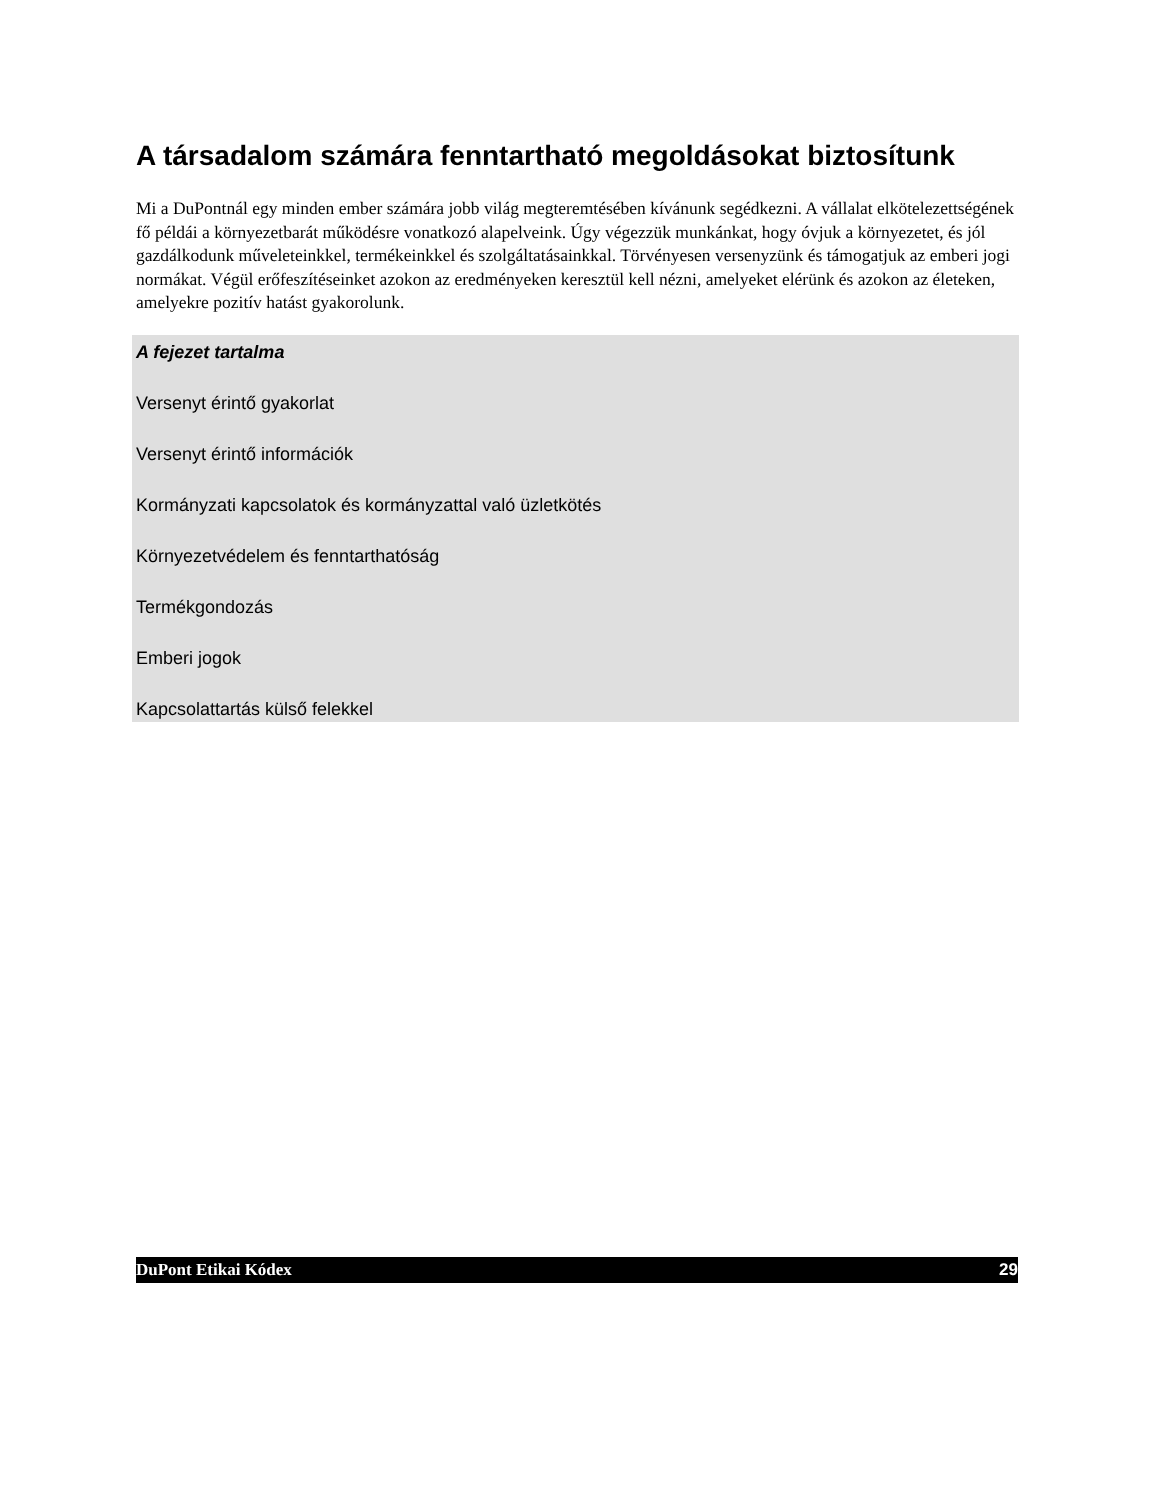A társadalom számára fenntartható megoldásokat biztosítunk
Mi a DuPontnál egy minden ember számára jobb világ megteremtésében kívánunk segédkezni. A vállalat elkötelezettségének fő példái a környezetbarát működésre vonatkozó alapelveink. Úgy végezzük munkánkat, hogy óvjuk a környezetet, és jól gazdálkodunk műveleteinkkel, termékeinkkel és szolgáltatásainkkal. Törvényesen versenyzünk és támogatjuk az emberi jogi normákat. Végül erőfeszítéseinket azokon az eredményeken keresztül kell nézni, amelyeket elérünk és azokon az életeken, amelyekre pozitív hatást gyakorolunk.
A fejezet tartalma
Versenyt érintő gyakorlat
Versenyt érintő információk
Kormányzati kapcsolatok és kormányzattal való üzletkötés
Környezetvédelem és fenntarthatóság
Termékgondozás
Emberi jogok
Kapcsolattartás külső felekkel
DuPont Etikai Kódex 29